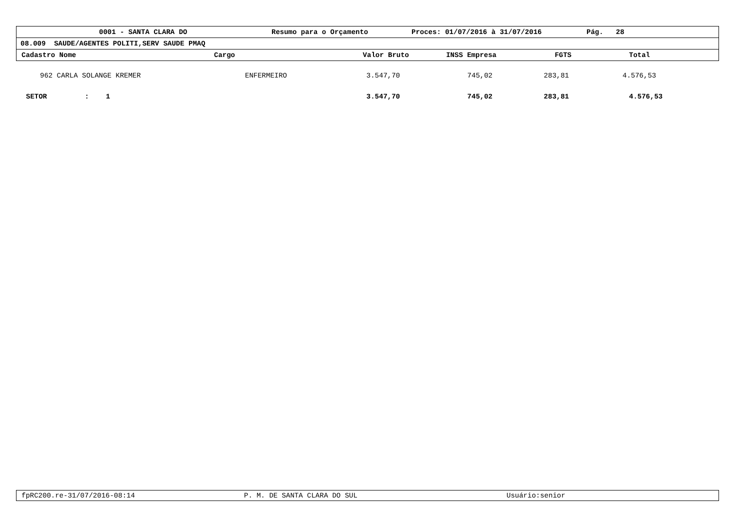0001 - SANTA CLARA DO Resumo para o Orçamento Proces: 01/07/2016 à 31/07/2016 Pág. 28
08.009 SAUDE/AGENTES POLITI,SERV SAUDE PMAQ
Cadastro Nome Cargo Valor Bruto INSS Empresa FGTS Total
| 962 CARLA SOLANGE KREMER | ENFERMEIRO | 3.547,70 | 745,02 | 283,81 | 4.576,53 |
| SETOR : 1 | | 3.547,70 | 745,02 | 283,81 | 4.576,53 |
fpRC200.re-31/07/2016-08:14 P. M. DE SANTA CLARA DO SUL Usuário:senior